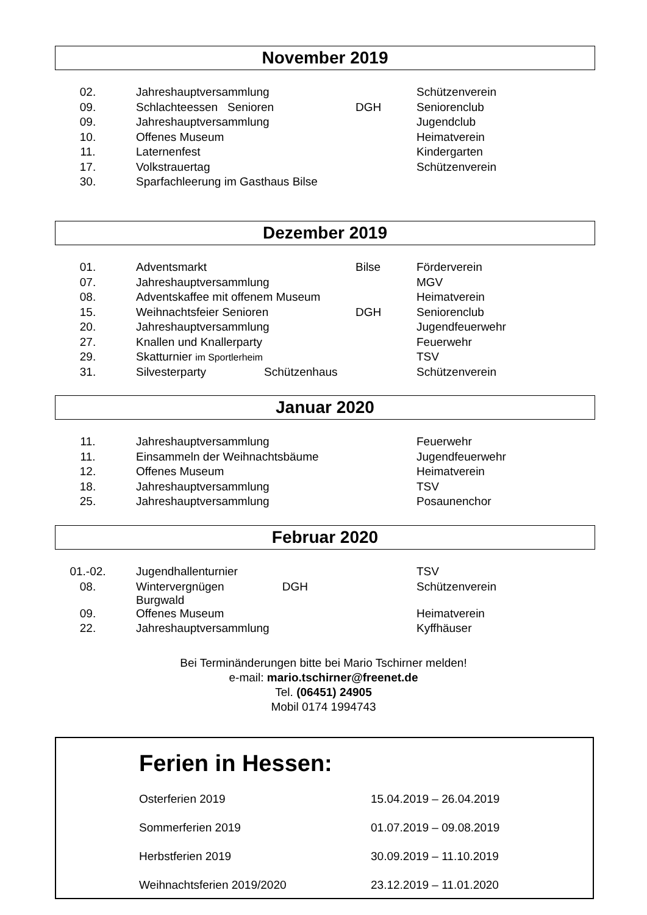November 2019
| 02. | Jahreshauptversammlung | | Schützenverein |
| 09. | Schlachteessen Senioren | DGH | Seniorenclub |
| 09. | Jahreshauptversammlung | | Jugendclub |
| 10. | Offenes Museum | | Heimatverein |
| 11. | Laternenfest | | Kindergarten |
| 17. | Volkstrauertag | | Schützenverein |
| 30. | Sparfachleerung im Gasthaus Bilse | | |
Dezember 2019
| 01. | Adventsmarkt | Bilse | Förderverein |
| 07. | Jahreshauptversammlung | | MGV |
| 08. | Adventskaffee mit offenem Museum | | Heimatverein |
| 15. | Weihnachtsfeier Senioren | DGH | Seniorenclub |
| 20. | Jahreshauptversammlung | | Jugendfeuerwehr |
| 27. | Knallen und Knallerparty | | Feuerwehr |
| 29. | Skatturnier im Sportlerheim | | TSV |
| 31. | Silvesterparty Schützenhaus | | Schützenverein |
Januar 2020
| 11. | Jahreshauptversammlung | | Feuerwehr |
| 11. | Einsammeln der Weihnachtsbäume | | Jugendfeuerwehr |
| 12. | Offenes Museum | | Heimatverein |
| 18. | Jahreshauptversammlung | | TSV |
| 25. | Jahreshauptversammlung | | Posaunenchor |
Februar 2020
| 01.-02. | Jugendhallenturnier | | TSV |
| 08. | Wintervergnügen DGH Burgwald | | Schützenverein |
| 09. | Offenes Museum | | Heimatverein |
| 22. | Jahreshauptversammlung | | Kyffhäuser |
Bei Terminänderungen bitte bei Mario Tschirner melden!
e-mail: mario.tschirner@freenet.de
Tel. (06451) 24905
Mobil 0174 1994743
Ferien in Hessen:
| Osterferien 2019 | 15.04.2019 – 26.04.2019 |
| Sommerferien 2019 | 01.07.2019 – 09.08.2019 |
| Herbstferien 2019 | 30.09.2019 – 11.10.2019 |
| Weihnachtsferien 2019/2020 | 23.12.2019 – 11.01.2020 |